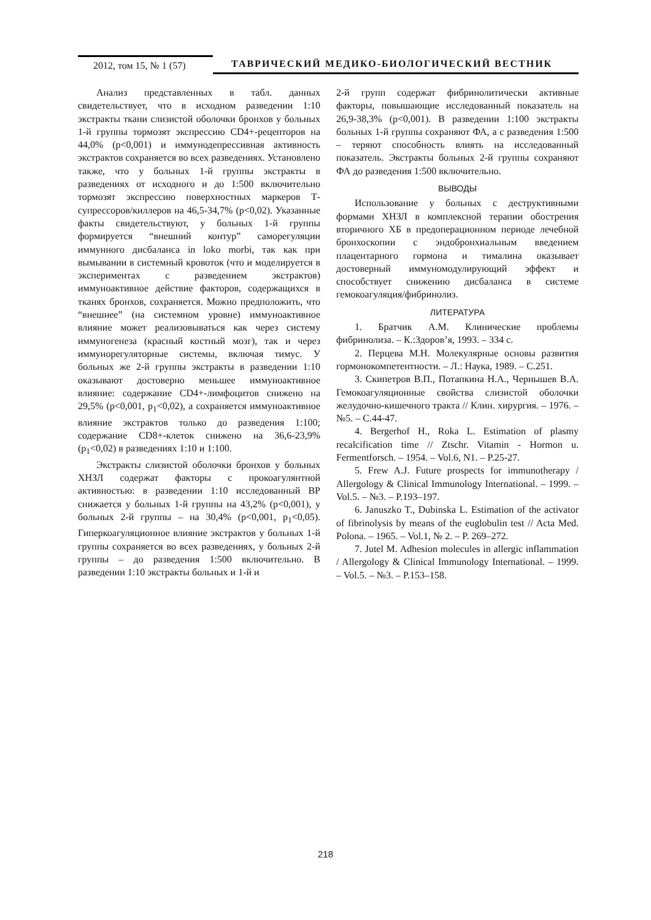2012, том 15, № 1 (57)
ТАВРИЧЕСКИЙ МЕДИКО-БИОЛОГИЧЕСКИЙ ВЕСТНИК
Анализ представленных в табл. данных свидетельствует, что в исходном разведении 1:10 экстракты ткани слизистой оболочки бронхов у больных 1-й группы тормозят экспрессию CD4+-рецепторов на 44,0% (р<0,001) и иммунодепрессивная активность экстрактов сохраняется во всех разведениях. Установлено также, что у больных 1-й группы экстракты в разведениях от исходного и до 1:500 включительно тормозят экспрессию поверхностных маркеров Т-супрессоров/киллеров на 46,5-34,7% (р<0,02). Указанные факты свидетельствуют, у больных 1-й группы формируется “внешний контур” саморегуляции иммунного дисбаланса in loko morbi, так как при вымывании в системный кровоток (что и моделируется в экспериментах с разведением экстрактов) иммуноактивное действие факторов, содержащихся в тканях бронхов, сохраняется. Можно предположить, что “внешнее” (на системном уровне) иммуноактивное влияние может реализовываться как через систему иммуногенеза (красный костный мозг), так и через иммунорегуляторные системы, включая тимус. У больных же 2-й группы экстракты в разведении 1:10 оказывают достоверно меньшее иммуноактивное влияние: содержание CD4+-лимфоцитов снижено на 29,5% (р<0,001, р<sub>1</sub><0,02), а сохраняется иммуноактивное влияние экстрактов только до разведения 1:100; содержание CD8+-клеток снижено на 36,6-23,9% (р<sub>1</sub><0,02) в разведениях 1:10 и 1:100.
Экстракты слизистой оболочки бронхов у больных ХНЗЛ содержат факторы с прокоагулянтной активностью: в разведении 1:10 исследованный ВР снижается у больных 1-й группы на 43,2% (р<0,001), у больных 2-й группы – на 30,4% (р<0,001, р<sub>1</sub><0,05). Гиперкоагуляционное влияние экстрактов у больных 1-й группы сохраняется во всех разведениях, у больных 2-й группы – до разведения 1:500 включительно. В разведении 1:10 экстракты больных и 1-й и
2-й групп содержат фибринолитически активные факторы, повышающие исследованный показатель на 26,9-38,3% (р<0,001). В разведении 1:100 экстракты больных 1-й группы сохраняют ФА, а с разведения 1:500 – теряют способность влиять на исследованный показатель. Экстракты больных 2-й группы сохраняют ФА до разведения 1:500 включительно.
ВЫВОДЫ
Использование у больных с деструктивными формами ХНЗЛ в комплексной терапии обострения вторичного ХБ в предоперационном периоде лечебной бронхоскопии с эндобронхиальным введением плацентарного гормона и тималина оказывает достоверный иммуномодулирующий эффект и способствует снижению дисбаланса в системе гемокоагуляция/фибринолиз.
ЛИТЕРАТУРА
1. Братчик А.М. Клинические проблемы фибринолиза. – К.:Здоров’я, 1993. – 334 с.
2. Перцева М.Н. Молекулярные основы развития гормонокомпетентности. – Л.: Наука, 1989. – С.251.
3. Скипетров В.П., Потапкина Н.А., Чернышев В.А. Гемокоагуляционные свойства слизистой оболочки желудочно-кишечного тракта // Клин. хирургия. – 1976. – №5. – С.44-47.
4. Bergerhof H., Roka L. Estimation of plasmy recalcification time // Ztschr. Vitamin - Hormon u. Fermentforsch. – 1954. – Vol.6, N1. – P.25-27.
5. Frew A.J. Future prospects for immunotherapy / Allergology & Clinical Immunology International. – 1999. – Vol.5. – №3. – P.193–197.
6. Januszko T., Dubinska L. Estimation of the activator of fibrinolysis by means of the euglobulin test // Acta Med. Polona. – 1965. – Vol.1, № 2. – P. 269–272.
7. Jutel M. Adhesion molecules in allergic inflammation / Allergology & Clinical Immunology International. – 1999. – Vol.5. – №3. – P.153–158.
218